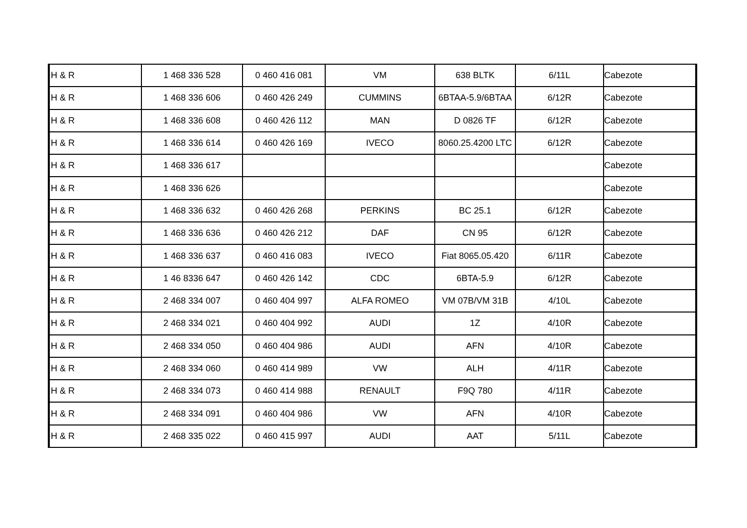| H & R | 1 468 336 528 | 0 460 416 081 | VM | 638 BLTK | 6/11L | Cabezote |
| H & R | 1 468 336 606 | 0 460 426 249 | CUMMINS | 6BTAA-5.9/6BTAA | 6/12R | Cabezote |
| H & R | 1 468 336 608 | 0 460 426 112 | MAN | D 0826 TF | 6/12R | Cabezote |
| H & R | 1 468 336 614 | 0 460 426 169 | IVECO | 8060.25.4200 LTC | 6/12R | Cabezote |
| H & R | 1 468 336 617 | | | | | Cabezote |
| H & R | 1 468 336 626 | | | | | Cabezote |
| H & R | 1 468 336 632 | 0 460 426 268 | PERKINS | BC 25.1 | 6/12R | Cabezote |
| H & R | 1 468 336 636 | 0 460 426 212 | DAF | CN 95 | 6/12R | Cabezote |
| H & R | 1 468 336 637 | 0 460 416 083 | IVECO | Fiat 8065.05.420 | 6/11R | Cabezote |
| H & R | 1 46 8336 647 | 0 460 426 142 | CDC | 6BTA-5.9 | 6/12R | Cabezote |
| H & R | 2 468 334 007 | 0 460 404 997 | ALFA ROMEO | VM 07B/VM 31B | 4/10L | Cabezote |
| H & R | 2 468 334 021 | 0 460 404 992 | AUDI | 1Z | 4/10R | Cabezote |
| H & R | 2 468 334 050 | 0 460 404 986 | AUDI | AFN | 4/10R | Cabezote |
| H & R | 2 468 334 060 | 0 460 414 989 | VW | ALH | 4/11R | Cabezote |
| H & R | 2 468 334 073 | 0 460 414 988 | RENAULT | F9Q 780 | 4/11R | Cabezote |
| H & R | 2 468 334 091 | 0 460 404 986 | VW | AFN | 4/10R | Cabezote |
| H & R | 2 468 335 022 | 0 460 415 997 | AUDI | AAT | 5/11L | Cabezote |